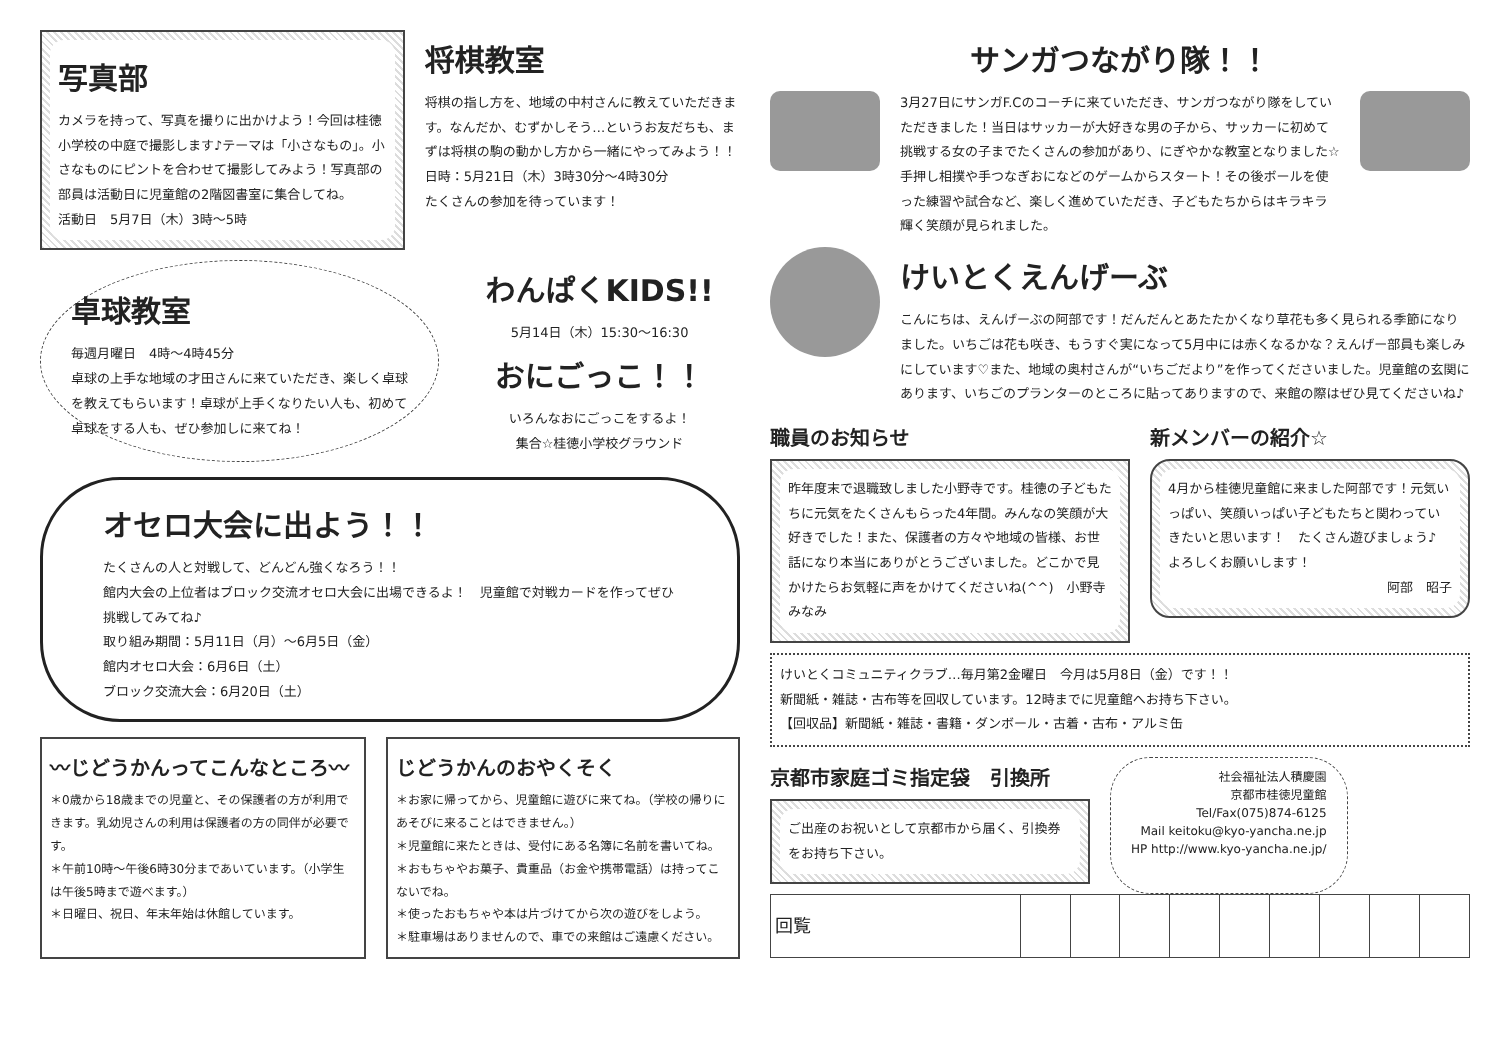写真部
カメラを持って、写真を撮りに出かけよう！今回は桂徳小学校の中庭で撮影します♪テーマは「小さなもの」。小さなものにピントを合わせて撮影してみよう！写真部の部員は活動日に児童館の2階図書室に集合してね。
活動日　5月7日（木）3時～5時
将棋教室
将棋の指し方を、地域の中村さんに教えていただきます。なんだか、むずかしそう…というお友だちも、まずは将棋の駒の動かし方から一緒にやってみよう！！
日時：5月21日（木）3時30分～4時30分
たくさんの参加を待っています！
卓球教室
毎週月曜日　4時～4時45分
卓球の上手な地域の才田さんに来ていただき、楽しく卓球を教えてもらいます！卓球が上手くなりたい人も、初めて卓球をする人も、ぜひ参加しに来てね！
わんぱくKIDS!!
5月14日（木）15:30～16:30
おにごっこ！！
いろんなおにごっこをするよ！
集合☆桂徳小学校グラウンド
オセロ大会に出よう！！
たくさんの人と対戦して、どんどん強くなろう！！
館内大会の上位者はブロック交流オセロ大会に出場できるよ！　児童館で対戦カードを作ってぜひ挑戦してみてね♪
取り組み期間：5月11日（月）～6月5日（金）
館内オセロ大会：6月6日（土）
ブロック交流大会：6月20日（土）
〰じどうかんってこんなところ〰
＊0歳から18歳までの児童と、その保護者の方が利用できます。乳幼児さんの利用は保護者の方の同伴が必要です。
＊午前10時～午後6時30分まであいています。（小学生は午後5時まで遊べます。）
＊日曜日、祝日、年末年始は休館しています。
じどうかんのおやくそく
＊お家に帰ってから、児童館に遊びに来てね。（学校の帰りにあそびに来ることはできません。）
＊児童館に来たときは、受付にある名簿に名前を書いてね。
＊おもちゃやお菓子、貴重品（お金や携帯電話）は持ってこないでね。
＊使ったおもちゃや本は片づけてから次の遊びをしよう。
＊駐車場はありませんので、車での来館はご遠慮ください。
サンガつながり隊！！
3月27日にサンガF.Cのコーチに来ていただき、サンガつながり隊をしていただきました！当日はサッカーが大好きな男の子から、サッカーに初めて挑戦する女の子までたくさんの参加があり、にぎやかな教室となりました☆ 手押し相撲や手つなぎおになどのゲームからスタート！その後ボールを使った練習や試合など、楽しく進めていただき、子どもたちからはキラキラ輝く笑顔が見られました。
けいとくえんげーぶ
こんにちは、えんげーぶの阿部です！だんだんとあたたかくなり草花も多く見られる季節になりました。いちごは花も咲き、もうすぐ実になって5月中には赤くなるかな？えんげー部員も楽しみにしています♡また、地域の奥村さんが“いちごだより”を作ってくださいました。児童館の玄関にあります、いちごのプランターのところに貼ってありますので、来館の際はぜひ見てくださいね♪
職員のお知らせ
昨年度末で退職致しました小野寺です。桂徳の子どもたちに元気をたくさんもらった4年間。みんなの笑顔が大好きでした！また、保護者の方々や地域の皆様、お世話になり本当にありがとうございました。どこかで見かけたらお気軽に声をかけてくださいね(^^)　小野寺　みなみ
新メンバーの紹介☆
4月から桂徳児童館に来ました阿部です！元気いっぱい、笑顔いっぱい子どもたちと関わっていきたいと思います！　たくさん遊びましょう♪　よろしくお願いします！
阿部　昭子
けいとくコミュニティクラブ…毎月第2金曜日　今月は5月8日（金）です！！
新聞紙・雑誌・古布等を回収しています。12時までに児童館へお持ち下さい。
【回収品】新聞紙・雑誌・書籍・ダンボール・古着・古布・アルミ缶
京都市家庭ゴミ指定袋　引換所
ご出産のお祝いとして京都市から届く、引換券をお持ち下さい。
社会福祉法人積慶園
京都市桂徳児童館
Tel/Fax(075)874-6125
Mail keitoku@kyo-yancha.ne.jp
HP http://www.kyo-yancha.ne.jp/
| 回覧 | | | | | | | | | |